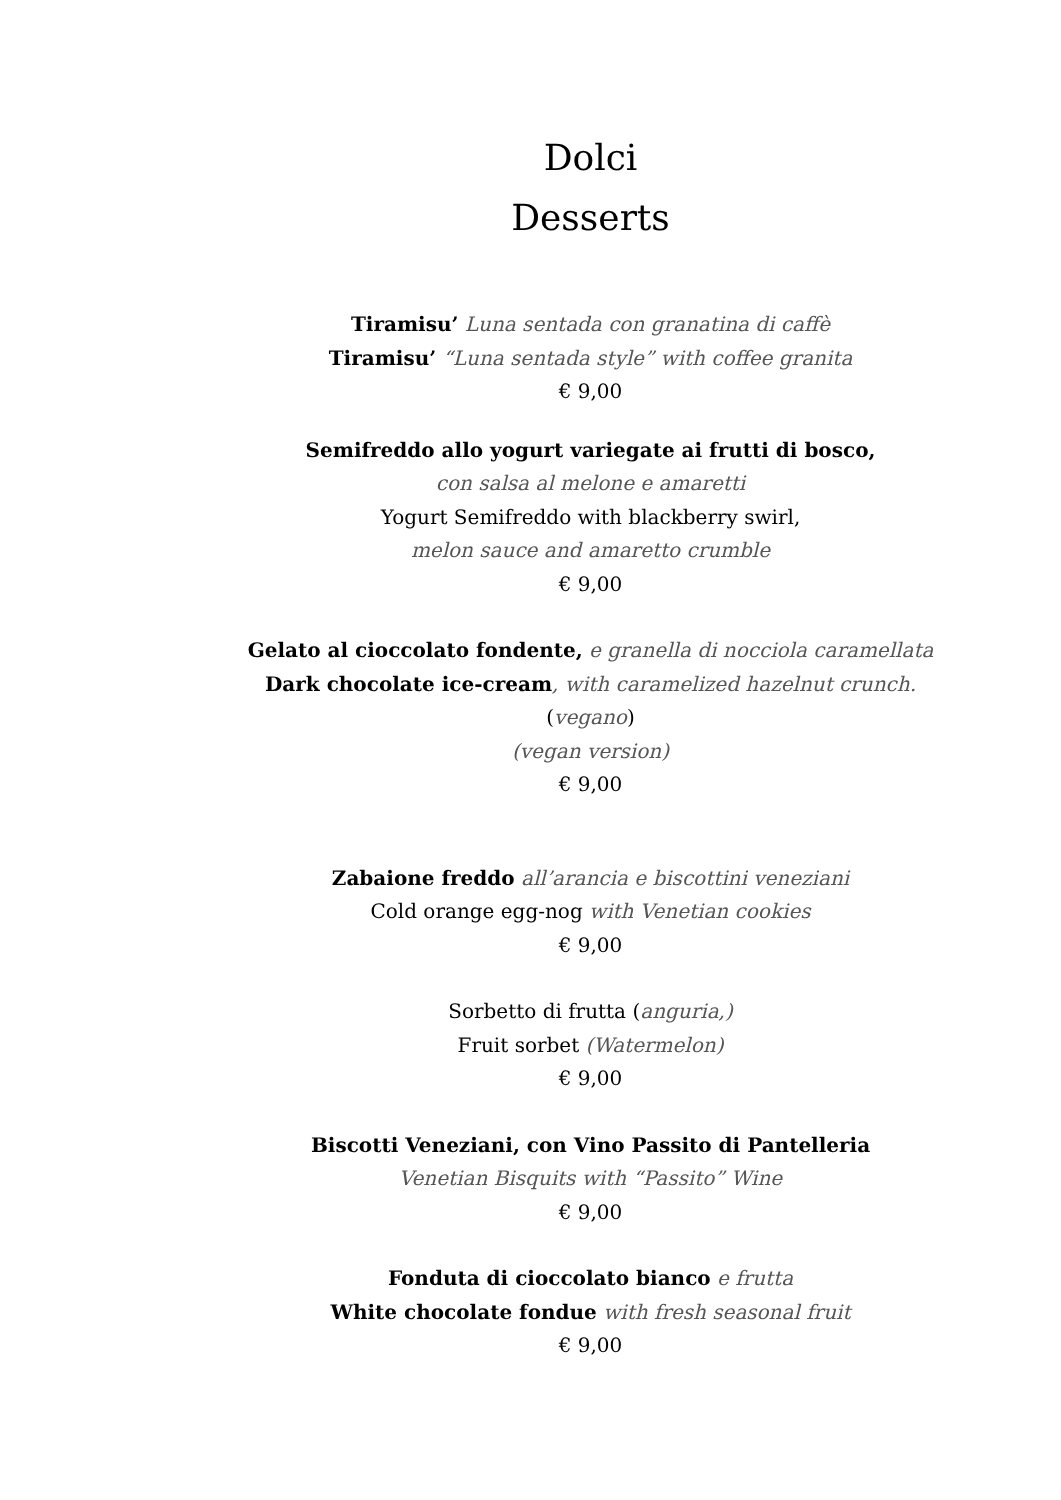Dolci
Desserts
Tiramisu’ Luna sentada con granatina di caffè
Tiramisu’ “Luna sentada style” with coffee granita
€ 9,00
Semifreddo allo yogurt variegate ai frutti di bosco,
con salsa al melone e amaretti
Yogurt Semifreddo with blackberry swirl,
melon sauce and amaretto crumble
€ 9,00
Gelato al cioccolato fondente, e granella di nocciola caramellata
Dark chocolate ice-cream, with caramelized hazelnut crunch.
(vegano)
(vegan version)
€ 9,00
Zabaione freddo all’arancia e biscottini veneziani
Cold orange egg-nog with Venetian cookies
€ 9,00
Sorbetto di frutta (anguria,)
Fruit sorbet (Watermelon)
€ 9,00
Biscotti Veneziani, con Vino Passito di Pantelleria
Venetian Bisquits with “Passito” Wine
€ 9,00
Fonduta di cioccolato bianco e frutta
White chocolate fondue with fresh seasonal fruit
€ 9,00